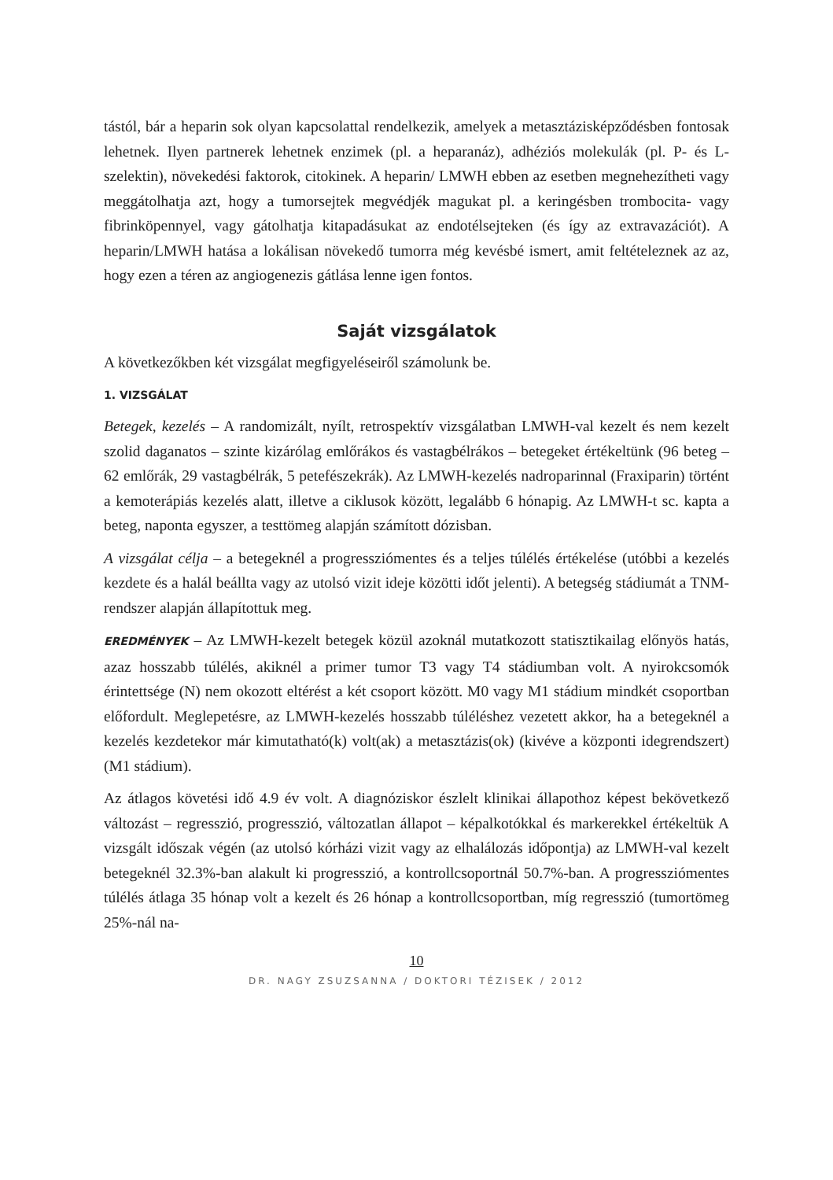tástól, bár a heparin sok olyan kapcsolattal rendelkezik, amelyek a metasztázis­képződésben fontosak lehetnek. Ilyen partnerek lehetnek enzimek (pl. a heparanáz), adhéziós molekulák (pl. P- és L-szelektin), növekedési faktorok, citokinek. A heparin/ LMWH ebben az esetben megnehezítheti vagy meggátolhatja azt, hogy a tumorsejtek megvédjék magukat pl. a keringésben trombocita- vagy fibrinköpennyel, vagy gátol­hatja kitapadásukat az endotélsejteken (és így az extravazációt). A heparin/LMWH ha­tása a lokálisan növekedő tumorra még kevésbé ismert, amit feltételeznek az az, hogy ezen a téren az angiogenezis gátlása lenne igen fontos.
Saját vizsgálatok
A következőkben két vizsgálat megfigyeléseiről számolunk be.
1. VIZSGÁLAT
Betegek, kezelés – A randomizált, nyílt, retrospektív vizsgálatban LMWH-val kezelt és nem kezelt szolid daganatos – szinte kizárólag emlőrákos és vastagbélrákos – bete­geket értékeltünk (96 beteg – 62 emlőrák, 29 vastagbélrák, 5 petefészekrák). Az LMWH-kezelés nadroparinnal (Fraxiparin) történt a kemoterápiás kezelés alatt, illet­ve a ciklusok között, legalább 6 hónapig. Az LMWH-t sc. kapta a beteg, naponta egy­szer, a testtömeg alapján számított dózisban.
A vizsgálat célja – a betegeknél a progressziómentes és a teljes túlélés értékelése (utób­bi a kezelés kezdete és a halál beállta vagy az utolsó vizit ideje közötti időt jelenti). A betegség stádiumát a TNM-rendszer alapján állapítottuk meg.
EREDMÉNYEK – Az LMWH-kezelt betegek közül azoknál mutatkozott statisztikailag előnyös hatás, azaz hosszabb túlélés, akiknél a primer tumor T3 vagy T4 stádiumban volt. A nyirokcsomók érintettsége (N) nem okozott eltérést a két csoport között. M0 vagy M1 stádium mindkét csoportban előfordult. Meglepetésre, az LMWH-kezelés hosszabb túléléshez vezetett akkor, ha a betegeknél a kezelés kezdetekor már kimutat­ható(k) volt(ak) a metasztázis(ok) (kivéve a központi idegrendszert) (M1 stádium).
Az átlagos követési idő 4.9 év volt. A diagnóziskor észlelt klinikai állapothoz képest bekövetkező változást – regresszió, progresszió, változatlan állapot – képalkotókkal és markerekkel értékeltük A vizsgált időszak végén (az utolsó kórházi vizit vagy az elha­lálozás időpontja) az LMWH-val kezelt betegeknél 32.3%-ban alakult ki progresszió, a kontrollcsoportnál 50.7%-ban. A progressziómentes túlélés átlaga 35 hónap volt a kezelt és 26 hónap a kontrollcsoportban, míg regresszió (tumortömeg 25%-nál na-
10
DR. NAGY ZSUZSANNA / DOKTORI TÉZISEK / 2012